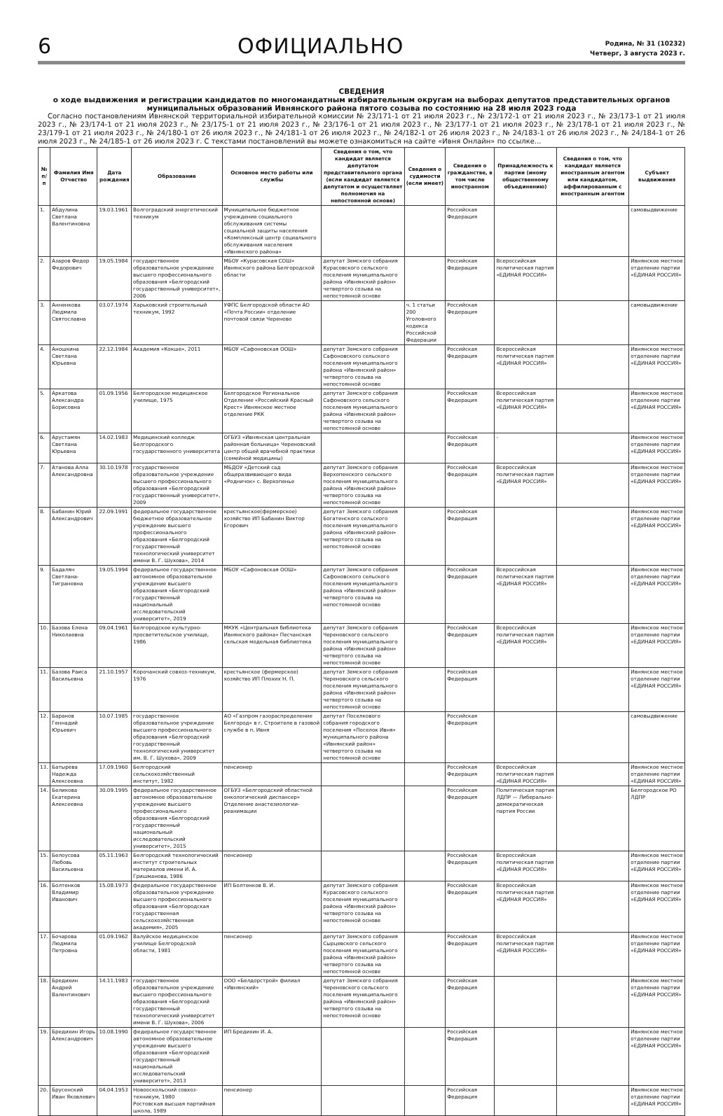6
ОФИЦИАЛЬНО
Родина, № 31 (10232)
Четверг, 3 августа 2023 г.
СВЕДЕНИЯ
о ходе выдвижения и регистрации кандидатов по многомандатным избирательным округам на выборах депутатов представительных органов муниципальных образований Ивнянского района пятого созыва по состоянию на 28 июля 2023 года
Согласно постановлениям Ивнянской территориальной избирательной комиссии № 23/171-1 от 21 июля 2023 г., № 23/172-1 от 21 июля 2023 г., № 23/173-1 от 21 июля 2023 г., № 23/174-1 от 21 июля 2023 г., № 23/175-1 от 21 июля 2023 г., № 23/176-1 от 21 июля 2023 г., № 23/177-1 от 21 июля 2023 г., № 23/178-1 от 21 июля 2023 г., № 23/179-1 от 21 июля 2023 г., № 24/180-1 от 26 июля 2023 г., № 24/181-1 от 26 июля 2023 г., № 24/182-1 от 26 июля 2023 г., № 24/183-1 от 26 июля 2023 г., № 24/184-1 от 26 июля 2023 г., № 24/185-1 от 26 июля 2023 г. С текстами постановлений вы можете ознакомиться на сайте «Ивня Онлайн» по ссылке...
| № п/п | Фамилия Имя Отчество | Дата рождения | Образование | Основное место работы или службы | Сведения о том, что кандидат является депутатом представительного органа (если кандидат является депутатом и осуществляет полномочия на непостоянной основе) | Сведения о судимости (если имеет) | Сведения о гражданстве, в том числе иностранном | Принадлежность к партии (иному общественному объединению) | Сведения о том, что кандидат является иностранным агентом или кандидатом, аффилированным с иностранным агентом | Субъект выдвижения |
| --- | --- | --- | --- | --- | --- | --- | --- | --- | --- | --- |
| 1. | Абдулина Светлана Валентиновна | 19.03.1961 | Волгоградский энергетический техникум | Муниципальное бюджетное учреждение социального обслуживания системы социальной защиты населения «Комплексный центр социального обслуживания населения «Ивнянского района» | | | Российская Федерация | | | самовыдвижение |
| 2. | Азаров Федор Федорович | 19.05.1984 | государственное образовательное учреждение высшего профессионального образования «Белгородский государственный университет», 2006 | МБОУ «Курасовская СОШ» Ивнянского района Белгородской области | депутат Земского собрания Курасовского сельского поселения муниципального района «Ивнянский район» четвертого созыва на непостоянной основе | | Российская Федерация | Всероссийская политическая партия «ЕДИНАЯ РОССИЯ» | | Ивнянское местное отделение партии «ЕДИНАЯ РОССИЯ» |
| 3. | Анненкова Людмила Святославна | 03.07.1974 | Харьковский строительный техникум, 1992 | УФПС Белгородской области АО «Почта России» отделение почтовой связи Череново | | ч. 1 статьи 200 Уголовного кодекса Российской Федерации | Российская Федерация | | | самовыдвижение |
| 4. | Аношкина Светлана Юрьевна | 22.12.1984 | Академия «Кокше», 2011 | МБОУ «Сафоновская ООШ» | депутат Земского собрания Сафоновского сельского поселения муниципального района «Ивнянский район» четвертого созыва на непостоянной основе | | Российская Федерация | Всероссийская политическая партия «ЕДИНАЯ РОССИЯ» | | Ивнянское местное отделение партии «ЕДИНАЯ РОССИЯ» |
| 5. | Аркатова Александра Борисовна | 01.09.1956 | Белгородское медицинское училище, 1975 | Белгородское Региональное Отделение «Российский Красный Крест» Ивнянское местное отделение РКК | депутат Земского собрания Сафоновского сельского поселения муниципального района «Ивнянский район» четвертого созыва на непостоянной основе | | Российская Федерация | Всероссийская политическая партия «ЕДИНАЯ РОССИЯ» | | Ивнянское местное отделение партии «ЕДИНАЯ РОССИЯ» |
| 6. | Арустамян Светлана Юрьевна | 14.02.1983 | Медицинский колледж Белгородского государственного университета | ОГБУЗ «Ивнянская центральная районная больница» Череновский центр общей врачебной практики (семейной медицины) | | | Российская Федерация | - | | Ивнянское местное отделение партии «ЕДИНАЯ РОССИЯ» |
| 7. | Атанова Алла Александровна | 30.10.1978 | государственное образовательное учреждение высшего профессионального образования «Белгородский государственный университет», 2009 | МБДОУ «Детский сад общеразвивающего вида «Родничок» с. Верхопенье | депутат Земского собрания Верхопенского сельского поселения муниципального района «Ивнянский район» четвертого созыва на непостоянной основе | | Российская Федерация | Всероссийская политическая партия «ЕДИНАЯ РОССИЯ» | | Ивнянское местное отделение партии «ЕДИНАЯ РОССИЯ» |
| 8. | Бабанин Юрий Александрович | 22.09.1991 | федеральное государственное бюджетное образовательное учреждение высшего профессионального образования «Белгородский государственный технологический университет имени В. Г. Шухова», 2014 | крестьянское(фермерское) хозяйство ИП Бабанин Виктор Егорович | депутат Земского собрания Богатенского сельского поселения муниципального района «Ивнянский район» четвертого созыва на непостоянной основе | | Российская Федерация | | | Ивнянское местное отделение партии «ЕДИНАЯ РОССИЯ» |
| 9. | Бадалян Светлана-Тиграновна | 19.05.1994 | федеральное государственное автономное образовательное учреждение высшего образования «Белгородский государственный национальный исследовательский университет», 2019 | МБОУ «Сафоновская ООШ» | депутат Земского собрания Сафоновского сельского поселения муниципального района «Ивнянский район» четвертого созыва на непостоянной основе | | Российская Федерация | Всероссийская политическая партия «ЕДИНАЯ РОССИЯ» | | Ивнянское местное отделение партии «ЕДИНАЯ РОССИЯ» |
| 10. | Базова Елена Николаевна | 09.04.1961 | Белгородское культурно-просветительское училище, 1986 | МКУК «Центральная библиотека Ивнянского района» Песчанская сельская модельная библиотека | депутат Земского собрания Череновского сельского поселения муниципального района «Ивнянский район» четвертого созыва на непостоянной основе | | Российская Федерация | Всероссийская политическая партия «ЕДИНАЯ РОССИЯ» | | Ивнянское местное отделение партии «ЕДИНАЯ РОССИЯ» |
| 11. | Базова Раиса Васильевна | 21.10.1957 | Корочанский совхоз-техникум, 1976 | крестьянское (фермерское) хозяйство ИП Плохих Н. П. | депутат Земского собрания Череновского сельского поселения муниципального района «Ивнянский район» четвертого созыва на непостоянной основе | | Российская Федерация | | | Ивнянское местное отделение партии «ЕДИНАЯ РОССИЯ» |
| 12. | Баранов Геннадий Юрьевич | 10.07.1985 | государственное образовательное учреждение высшего профессионального образования «Белгородский государственный технологический университет им. В. Г. Шухова», 2009 | АО «Газпром газораспределение Белгород» в г. Строителе в газовой службе в п. Ивня | депутат Поселкового собрания городского поселения «Поселок Ивня» муниципального района «Ивнянский район» четвертого созыва на непостоянной основе | | Российская Федерация | | | самовыдвижение |
| 13. | Батырева Надежда Алексеевна | 17.09.1960 | Белгородский сельскохозяйственный институт, 1982 | пенсионер | | | Российская Федерация | Всероссийская политическая партия «ЕДИНАЯ РОССИЯ» | | Ивнянское местное отделение партии «ЕДИНАЯ РОССИЯ» |
| 14. | Беликова Екатерина Алексеевна | 30.09.1995 | федеральное государственное автономное образовательное учреждение высшего профессионального образования «Белгородский государственный национальный исследовательский университет», 2015 | ОГБУЗ «Белгородский областной онкологический диспансер» Отделение анастезиологии-реанимации | | | Российская Федерация | Политическая партия ЛДПР — Либерально-демократическая партия России | | Белгородское РО ЛДПР |
| 15. | Белоусова Любовь Васильевна | 05.11.1963 | Белгородский технологический институт строительных материалов имени И. А. Гришманова, 1986 | пенсионер | | | Российская Федерация | Всероссийская политическая партия «ЕДИНАЯ РОССИЯ» | | Ивнянское местное отделение партии «ЕДИНАЯ РОССИЯ» |
| 16. | Болтенков Владимир Иванович | 15.08.1973 | федеральное государственное образовательное учреждение высшего профессионального образования «Белгородская государственная сельскохозяйственная академия», 2005 | ИП Болтенков В. И. | депутат Земского собрания Курасовского сельского поселения муниципального района «Ивнянский район» четвертого созыва на непостоянной основе | | Российская Федерация | Всероссийская политическая партия «ЕДИНАЯ РОССИЯ» | | Ивнянское местное отделение партии «ЕДИНАЯ РОССИЯ» |
| 17. | Бочарова Людмила Петровна | 01.09.1962 | Валуйское медицинское училище Белгородской области, 1981 | пенсионер | депутат Земского собрания Сырцевского сельского поселения муниципального района «Ивнянский район» четвертого созыва на непостоянной основе | | Российская Федерация | Всероссийская политическая партия «ЕДИНАЯ РОССИЯ» | | Ивнянское местное отделение партии «ЕДИНАЯ РОССИЯ» |
| 18. | Бредихин Андрей Валентинович | 14.11.1983 | государственное образовательное учреждение высшего профессионального образования «Белгородский государственный технологический университет имени В. Г. Шухова», 2006 | ООО «Белдорстрой» филиал «Ивнянский» | депутат Земского собрания Череновского сельского поселения муниципального района «Ивнянский район» четвертого созыва на непостоянной основе | | Российская Федерация | | | Ивнянское местное отделение партии «ЕДИНАЯ РОССИЯ» |
| 19. | Бредихин Игорь Александрович | 10.08.1990 | федеральное государственное автономное образовательное учреждение высшего образования «Белгородский государственный национальный исследовательский университет», 2013 | ИП Бредихин И. А. | | | Российская Федерация | | | Ивнянское местное отделение партии «ЕДИНАЯ РОССИЯ» |
| 20. | Брусенский Иван Яковлевич | 04.04.1953 | Новооскольский совхоз-техникум, 1980 Ростовская высшая партийная школа, 1989 | пенсионер | | | Российская Федерация | | | Ивнянское местное отделение партии «ЕДИНАЯ РОССИЯ» |